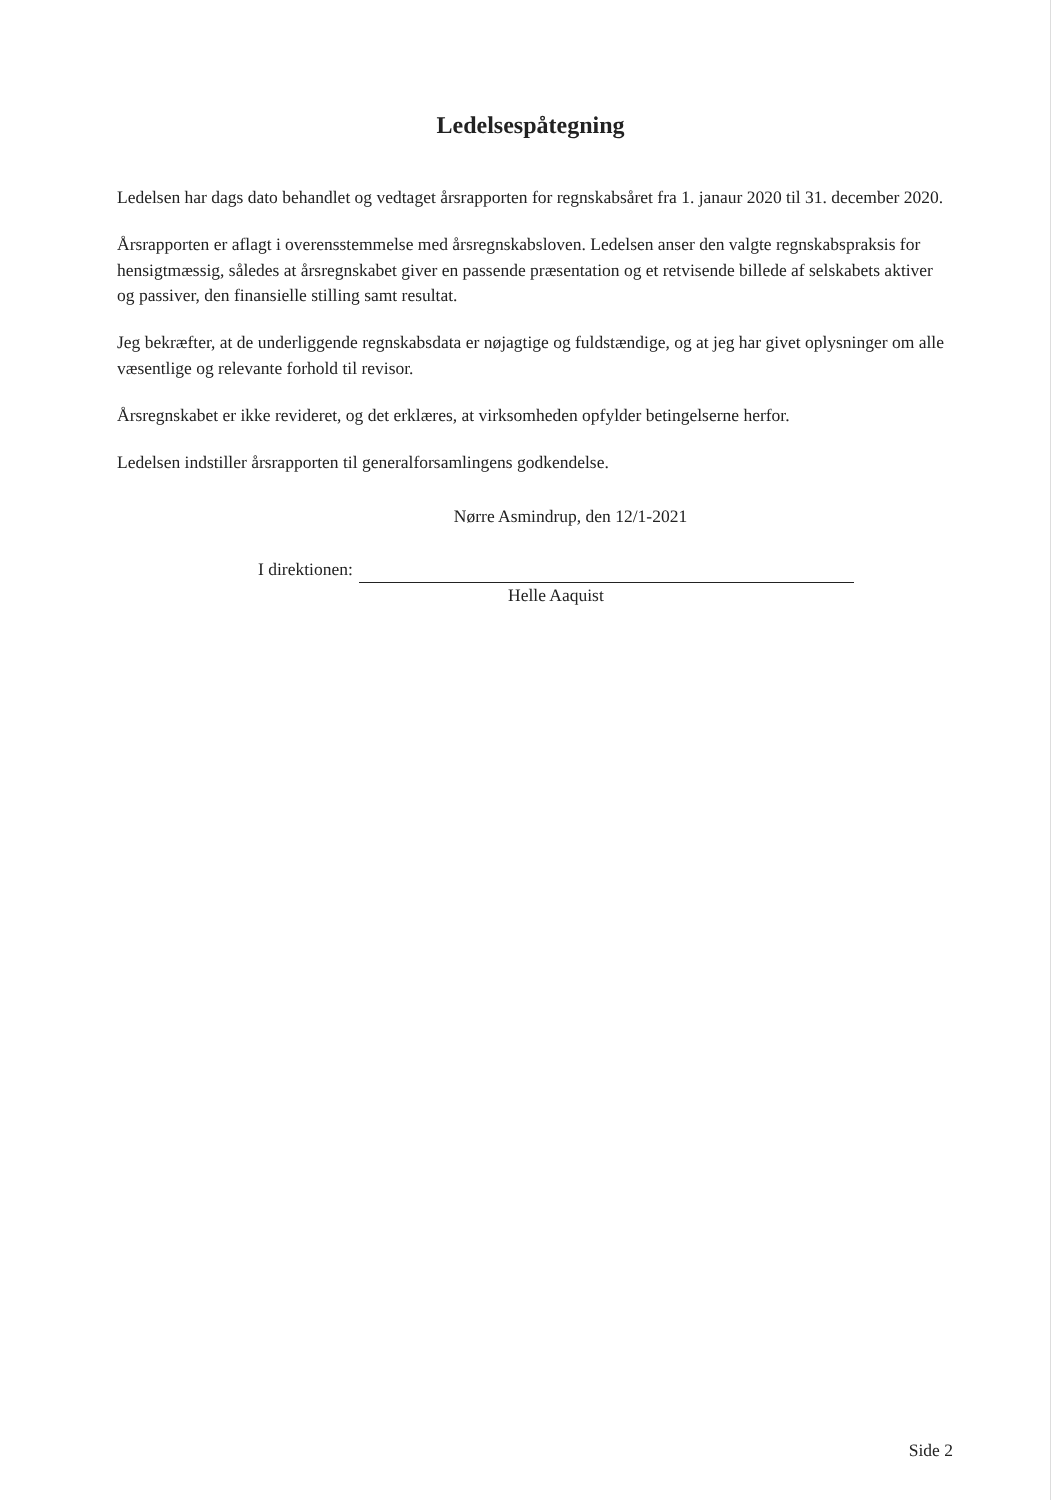Ledelsespåtegning
Ledelsen har dags dato behandlet og vedtaget årsrapporten for regnskabsåret fra 1. janaur 2020 til 31. december 2020.
Årsrapporten er aflagt i overensstemmelse med årsregnskabsloven. Ledelsen anser den valgte regnskabspraksis for hensigtmæssig, således at årsregnskabet giver en passende præsentation og et retvisende billede af selskabets aktiver og passiver, den finansielle stilling samt resultat.
Jeg bekræfter, at de underliggende regnskabsdata er nøjagtige og fuldstændige, og at jeg har givet oplysninger om alle væsentlige og relevante forhold til revisor.
Årsregnskabet er ikke revideret, og det erklæres, at virksomheden opfylder betingelserne herfor.
Ledelsen indstiller årsrapporten til generalforsamlingens godkendelse.
Nørre Asmindrup, den 12/1-2021
I direktionen:
Helle Aaquist
Side 2